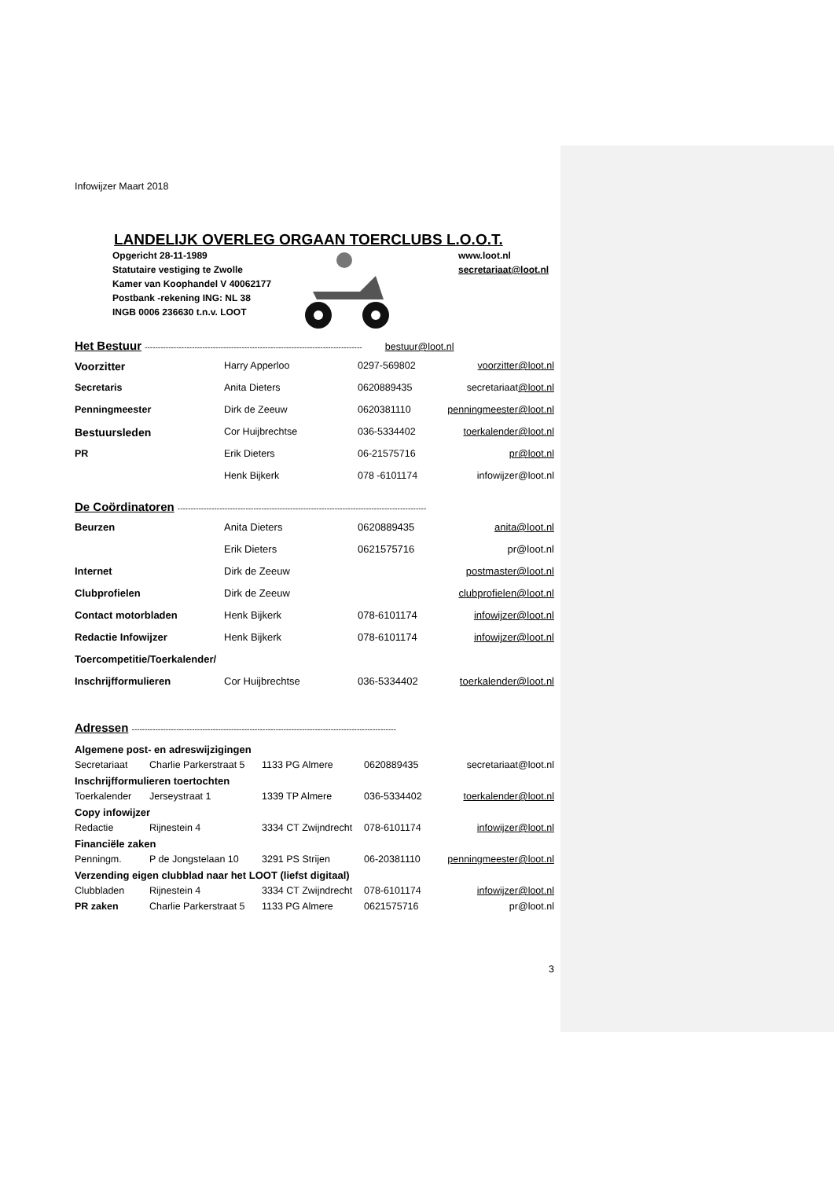Infowijzer Maart 2018
LANDELIJK OVERLEG ORGAAN TOERCLUBS L.O.O.T.
Opgericht 28-11-1989
Statutaire vestiging te Zwolle
Kamer van Koophandel V 40062177
Postbank -rekening ING: NL 38
INGB 0006 236630 t.n.v. LOOT
www.loot.nl
secretariaat@loot.nl
Het Bestuur ----------------------------------------------------------------------------------- bestuur@loot.nl
| Voorzitter | Harry Apperloo | 0297-569802 | voorzitter@loot.nl |
| Secretaris | Anita Dieters | 0620889435 | secretariaat @loot.nl |
| Penningmeester | Dirk de Zeeuw | 0620381110 | penningmeester@loot.nl |
| Bestuursleden | Cor Huijbrechtse | 036-5334402 | toerkalender@loot.nl |
| PR | Erik Dieters | 06-21575716 | pr@loot.nl |
| | Henk Bijkerk | 078 -6101174 | infowijzer@loot.nl |
De Coördinatoren -----------------------------------------------------------------------------------------------
| Beurzen | Anita Dieters | 0620889435 | anita@loot.nl |
| | Erik Dieters | 0621575716 | pr@loot.nl |
| Internet | Dirk de Zeeuw | | postmaster@loot.nl |
| Clubprofielen | Dirk de Zeeuw | | clubprofielen@loot.nl |
| Contact motorbladen | Henk Bijkerk | 078-6101174 | infowijzer@loot.nl |
| Redactie Infowijzer | Henk Bijkerk | 078-6101174 | infowijzer@loot.nl |
| Toercompetitie/Toerkalender/ | | | |
| Inschrijfformulieren | Cor Huijbrechtse | 036-5334402 | toerkalender@loot.nl |
Adressen -----------------------------------------------------------------------------------------------------
| Algemene post- en adreswijzigingen | | | | |
| Secretariaat | Charlie Parkerstraat 5 | 1133 PG Almere | 0620889435 | secretariaat@loot.nl |
| Inschrijfformulieren toertochten | | | | |
| Toerkalender | Jerseystraat 1 | 1339 TP Almere | 036-5334402 | toerkalender@loot.nl |
| Copy infowijzer | | | | |
| Redactie | Rijnestein 4 | 3334 CT Zwijndrecht | 078-6101174 | infowijzer@loot.nl |
| Financiële zaken | | | | |
| Penningm. | P de Jongstelaan 10 | 3291 PS Strijen | 06-20381110 | penningmeester@loot.nl |
| Verzending eigen clubblad naar het LOOT (liefst digitaal) | | | | |
| Clubbladen | Rijnestein 4 | 3334 CT Zwijndrecht | 078-6101174 | infowijzer@loot.nl |
| PR zaken | Charlie Parkerstraat 5 | 1133 PG Almere | 0621575716 | pr@loot.nl |
3